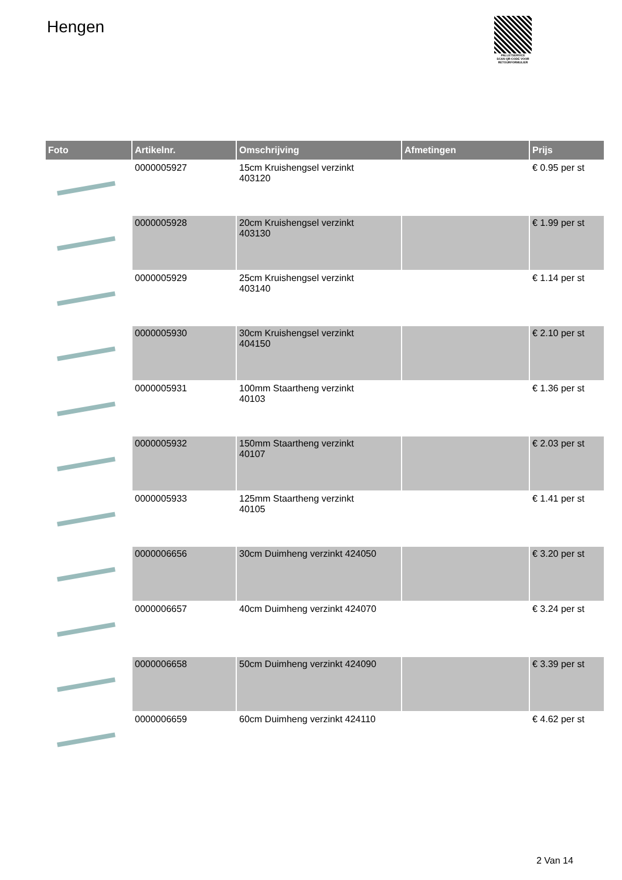Hengen
PALLETSERVICE
SCAN QR-CODE VOOR RETOURFORMULIER
| Foto | Artikelnr. | Omschrijving | Afmetingen | Prijs |
| --- | --- | --- | --- | --- |
| | 0000005927 | 15cm Kruishengsel verzinkt 403120 | | € 0.95 per st |
| | 0000005928 | 20cm Kruishengsel verzinkt 403130 | | € 1.99 per st |
| | 0000005929 | 25cm Kruishengsel verzinkt 403140 | | € 1.14 per st |
| | 0000005930 | 30cm Kruishengsel verzinkt 404150 | | € 2.10 per st |
| | 0000005931 | 100mm Staartheng verzinkt 40103 | | € 1.36 per st |
| | 0000005932 | 150mm Staartheng verzinkt 40107 | | € 2.03 per st |
| | 0000005933 | 125mm Staartheng verzinkt 40105 | | € 1.41 per st |
| | 0000006656 | 30cm Duimheng verzinkt 424050 | | € 3.20 per st |
| | 0000006657 | 40cm Duimheng verzinkt 424070 | | € 3.24 per st |
| | 0000006658 | 50cm Duimheng verzinkt 424090 | | € 3.39 per st |
| | 0000006659 | 60cm Duimheng verzinkt 424110 | | € 4.62 per st |
2 Van 14